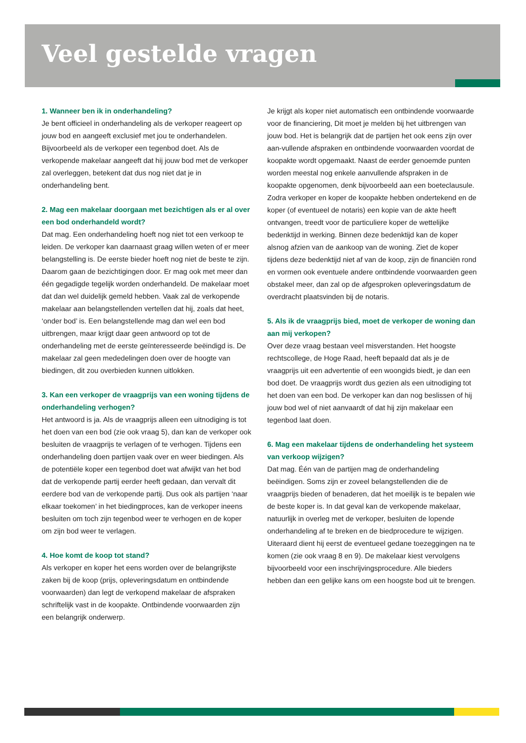Veel gestelde vragen
1. Wanneer ben ik in onderhandeling?
Je bent officieel in onderhandeling als de verkoper reageert op jouw bod en aangeeft exclusief met jou te onderhandelen. Bijvoorbeeld als de verkoper een tegenbod doet. Als de verkopende makelaar aangeeft dat hij jouw bod met de verkoper zal overleggen, betekent dat dus nog niet dat je in onderhandeling bent.
2. Mag een makelaar doorgaan met bezichtigen als er al over een bod onderhandeld wordt?
Dat mag. Een onderhandeling hoeft nog niet tot een verkoop te leiden. De verkoper kan daarnaast graag willen weten of er meer belangstelling is. De eerste bieder hoeft nog niet de beste te zijn. Daarom gaan de bezichtigingen door. Er mag ook met meer dan één gegadigde tegelijk worden onderhandeld. De makelaar moet dat dan wel duidelijk gemeld hebben. Vaak zal de verkopende makelaar aan belangstellenden vertellen dat hij, zoals dat heet, ‘onder bod’ is. Een belangstellende mag dan wel een bod uitbrengen, maar krijgt daar geen antwoord op tot de onderhandeling met de eerste geïnteresseerde beëindigd is. De makelaar zal geen mededelingen doen over de hoogte van biedingen, dit zou overbieden kunnen uitlokken.
3. Kan een verkoper de vraagprijs van een woning tijdens de onderhandeling verhogen?
Het antwoord is ja. Als de vraagprijs alleen een uitnodiging is tot het doen van een bod (zie ook vraag 5), dan kan de verkoper ook besluiten de vraagprijs te verlagen of te verhogen. Tijdens een onderhandeling doen partijen vaak over en weer biedingen. Als de potentiële koper een tegenbod doet wat afwijkt van het bod dat de verkopende partij eerder heeft gedaan, dan vervalt dit eerdere bod van de verkopende partij. Dus ook als partijen ‘naar elkaar toekomen’ in het biedingproces, kan de verkoper ineens besluiten om toch zijn tegenbod weer te verhogen en de koper om zijn bod weer te verlagen.
4. Hoe komt de koop tot stand?
Als verkoper en koper het eens worden over de belangrijkste zaken bij de koop (prijs, opleveringsdatum en ontbindende voorwaarden) dan legt de verkopend makelaar de afspraken schriftelijk vast in de koopakte. Ontbindende voorwaarden zijn een belangrijk onderwerp.
Je krijgt als koper niet automatisch een ontbindende voorwaarde voor de financiering, Dit moet je melden bij het uitbrengen van jouw bod. Het is belangrijk dat de partijen het ook eens zijn over aan-vullende afspraken en ontbindende voorwaarden voordat de koopakte wordt opgemaakt. Naast de eerder genoemde punten worden meestal nog enkele aanvullende afspraken in de koopakte opgenomen, denk bijvoorbeeld aan een boeteclausule. Zodra verkoper en koper de koopakte hebben ondertekend en de koper (of eventueel de notaris) een kopie van de akte heeft ontvangen, treedt voor de particuliere koper de wettelijke bedenktijd in werking. Binnen deze bedenktijd kan de koper alsnog afzien van de aankoop van de woning. Ziet de koper tijdens deze bedenktijd niet af van de koop, zijn de financiën rond en vormen ook eventuele andere ontbindende voorwaarden geen obstakel meer, dan zal op de afgesproken opleveringsdatum de overdracht plaatsvinden bij de notaris.
5. Als ik de vraagprijs bied, moet de verkoper de woning dan aan mij verkopen?
Over deze vraag bestaan veel misverstanden. Het hoogste rechtscollege, de Hoge Raad, heeft bepaald dat als je de vraagprijs uit een advertentie of een woongids biedt, je dan een bod doet. De vraagprijs wordt dus gezien als een uitnodiging tot het doen van een bod. De verkoper kan dan nog beslissen of hij jouw bod wel of niet aanvaardt of dat hij zijn makelaar een tegenbod laat doen.
6. Mag een makelaar tijdens de onderhandeling het systeem van verkoop wijzigen?
Dat mag. Één van de partijen mag de onderhandeling beëindigen. Soms zijn er zoveel belangstellenden die de vraagprijs bieden of benaderen, dat het moeilijk is te bepalen wie de beste koper is. In dat geval kan de verkopende makelaar, natuurlijk in overleg met de verkoper, besluiten de lopende onderhandeling af te breken en de biedprocedure te wijzigen. Uiteraard dient hij eerst de eventueel gedane toezeggingen na te komen (zie ook vraag 8 en 9). De makelaar kiest vervolgens bijvoorbeeld voor een inschrijvingsprocedure. Alle bieders hebben dan een gelijke kans om een hoogste bod uit te brengen.